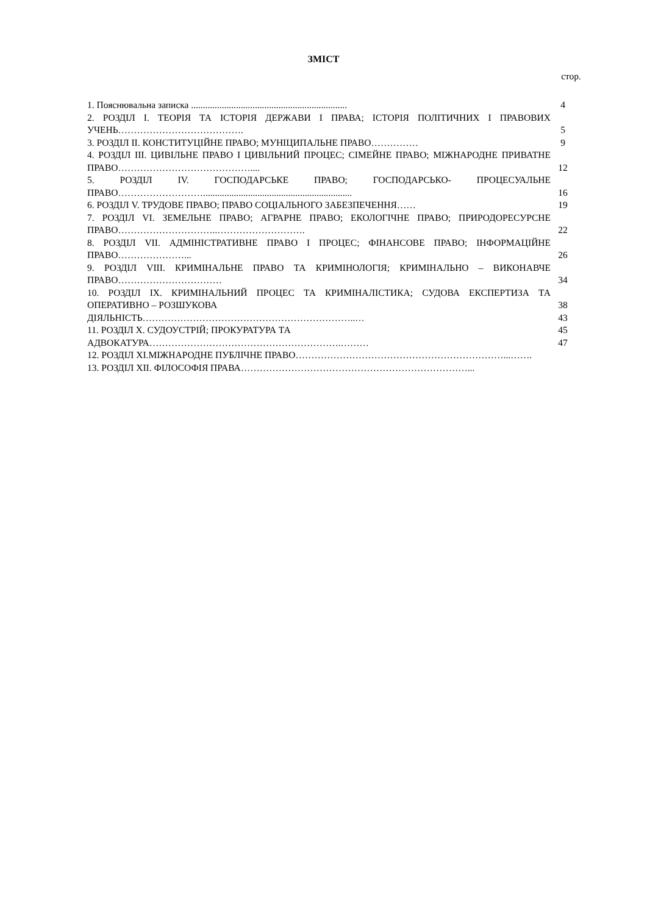ЗМІСТ
стор.
| 1. Пояснювальна записка .................................................................. | 4 |
| 2. РОЗДІЛ І. ТЕОРІЯ ТА ІСТОРІЯ ДЕРЖАВИ І ПРАВА; ІСТОРІЯ ПОЛІТИЧНИХ І ПРАВОВИХ УЧЕНЬ…………………………………. | 5 |
| 3. РОЗДІЛ ІІ. КОНСТИТУЦІЙНЕ ПРАВО; МУНІЦИПАЛЬНЕ ПРАВО…………… | 9 |
| 4. РОЗДІЛ ІІІ. ЦИВІЛЬНЕ ПРАВО І ЦИВІЛЬНИЙ ПРОЦЕС; СІМЕЙНЕ ПРАВО; МІЖНАРОДНЕ ПРИВАТНЕ ПРАВО…………………………………….... | 12 |
| 5. РОЗДІЛ IV. ГОСПОДАРСЬКЕ ПРАВО; ГОСПОДАРСЬКО- ПРОЦЕСУАЛЬНЕ ПРАВО………………………............................................................... | 16 |
| 6. РОЗДІЛ V. ТРУДОВЕ ПРАВО; ПРАВО СОЦІАЛЬНОГО ЗАБЕЗПЕЧЕННЯ…… | 19 |
| 7. РОЗДІЛ VI. ЗЕМЕЛЬНЕ ПРАВО; АГРАРНЕ ПРАВО; ЕКОЛОГІЧНЕ ПРАВО; ПРИРОДОРЕСУРСНЕ ПРАВО…………………………..………………………. | 22 |
| 8. РОЗДІЛ VII. АДМІНІСТРАТИВНЕ ПРАВО І ПРОЦЕС; ФІНАНСОВЕ ПРАВО; ІНФОРМАЦІЙНЕ ПРАВО…………………... | 26 |
| 9. РОЗДІЛ VIII. КРИМІНАЛЬНЕ ПРАВО ТА КРИМІНОЛОГІЯ; КРИМІНАЛЬНО – ВИКОНАВЧЕ ПРАВО…………………………… | 34 |
| 10. РОЗДІЛ IX. КРИМІНАЛЬНИЙ ПРОЦЕС ТА КРИМІНАЛІСТИКА; СУДОВА ЕКСПЕРТИЗА ТА ОПЕРАТИВНО – РОЗШУКОВА | 38 |
| ДІЯЛЬНІСТЬ…………………………………………………………..… | 43 |
| 11. РОЗДІЛ X. СУДОУСТРІЙ; ПРОКУРАТУРА ТА | 45 |
| АДВОКАТУРА…………………………………………………….……… | 47 |
| 12. РОЗДІЛ XI.МІЖНАРОДНЕ ПУБЛІЧНЕ ПРАВО…………………………………………………………...……. | |
| 13. РОЗДІЛ XII. ФІЛОСОФІЯ ПРАВА………………………………………………………………... | |